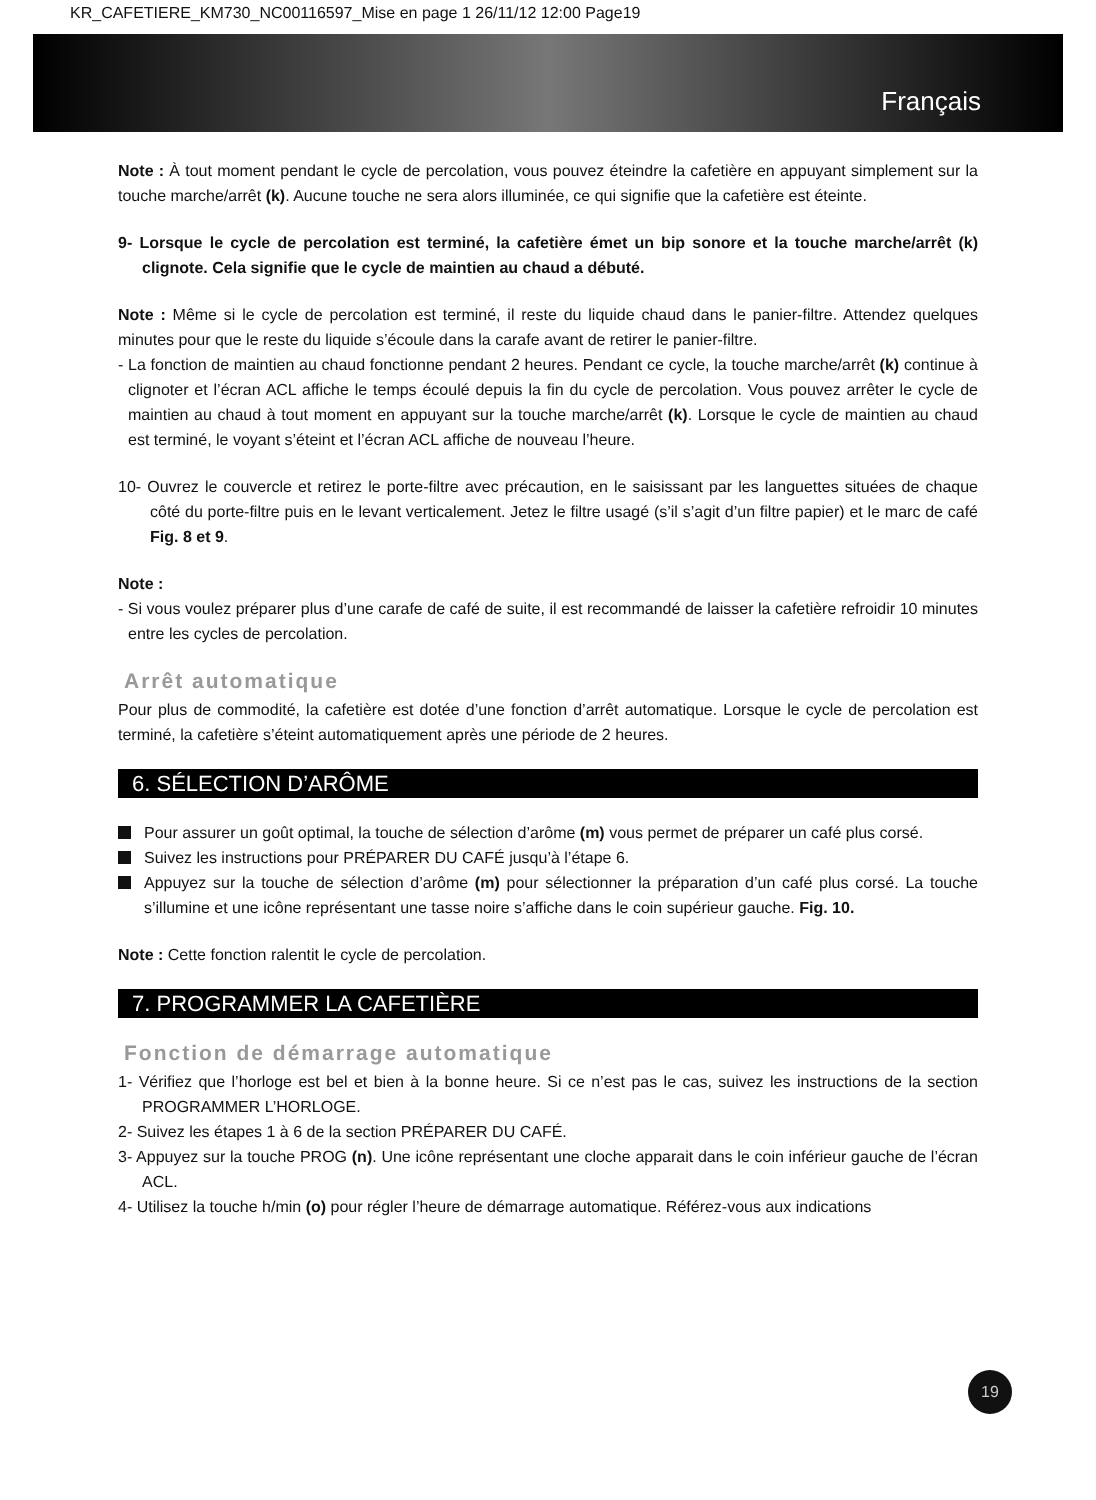KR_CAFETIERE_KM730_NC00116597_Mise en page 1 26/11/12 12:00 Page19
Français
Note : À tout moment pendant le cycle de percolation, vous pouvez éteindre la cafetière en appuyant simplement sur la touche marche/arrêt (k). Aucune touche ne sera alors illuminée, ce qui signifie que la cafetière est éteinte.
9- Lorsque le cycle de percolation est terminé, la cafetière émet un bip sonore et la touche marche/arrêt (k) clignote. Cela signifie que le cycle de maintien au chaud a débuté.
Note : Même si le cycle de percolation est terminé, il reste du liquide chaud dans le panier-filtre. Attendez quelques minutes pour que le reste du liquide s’écoule dans la carafe avant de retirer le panier-filtre.
- La fonction de maintien au chaud fonctionne pendant 2 heures. Pendant ce cycle, la touche marche/arrêt (k) continue à clignoter et l’écran ACL affiche le temps écoulé depuis la fin du cycle de percolation. Vous pouvez arrêter le cycle de maintien au chaud à tout moment en appuyant sur la touche marche/arrêt (k). Lorsque le cycle de maintien au chaud est terminé, le voyant s’éteint et l’écran ACL affiche de nouveau l’heure.
10- Ouvrez le couvercle et retirez le porte-filtre avec précaution, en le saisissant par les languettes situées de chaque côté du porte-filtre puis en le levant verticalement. Jetez le filtre usagé (s’il s’agit d’un filtre papier) et le marc de café Fig. 8 et 9.
Note :
- Si vous voulez préparer plus d’une carafe de café de suite, il est recommandé de laisser la cafetière refroidir 10 minutes entre les cycles de percolation.
Arrêt automatique
Pour plus de commodité, la cafetière est dotée d’une fonction d’arrêt automatique. Lorsque le cycle de percolation est terminé, la cafetière s’éteint automatiquement après une période de 2 heures.
6. SÉLECTION D’ARÔME
Pour assurer un goût optimal, la touche de sélection d’arôme (m) vous permet de préparer un café plus corsé.
Suivez les instructions pour PRÉPARER DU CAFÉ jusqu’à l’étape 6.
Appuyez sur la touche de sélection d’arôme (m) pour sélectionner la préparation d’un café plus corsé. La touche s’illumine et une icône représentant une tasse noire s’affiche dans le coin supérieur gauche. Fig. 10.
Note : Cette fonction ralentit le cycle de percolation.
7. PROGRAMMER LA CAFETIÈRE
Fonction de démarrage automatique
1- Vérifiez que l’horloge est bel et bien à la bonne heure. Si ce n’est pas le cas, suivez les instructions de la section PROGRAMMER L’HORLOGE.
2- Suivez les étapes 1 à 6 de la section PRÉPARER DU CAFÉ.
3- Appuyez sur la touche PROG (n). Une icône représentant une cloche apparait dans le coin inférieur gauche de l’écran ACL.
4- Utilisez la touche h/min (o) pour régler l’heure de démarrage automatique. Référez-vous aux indications
19